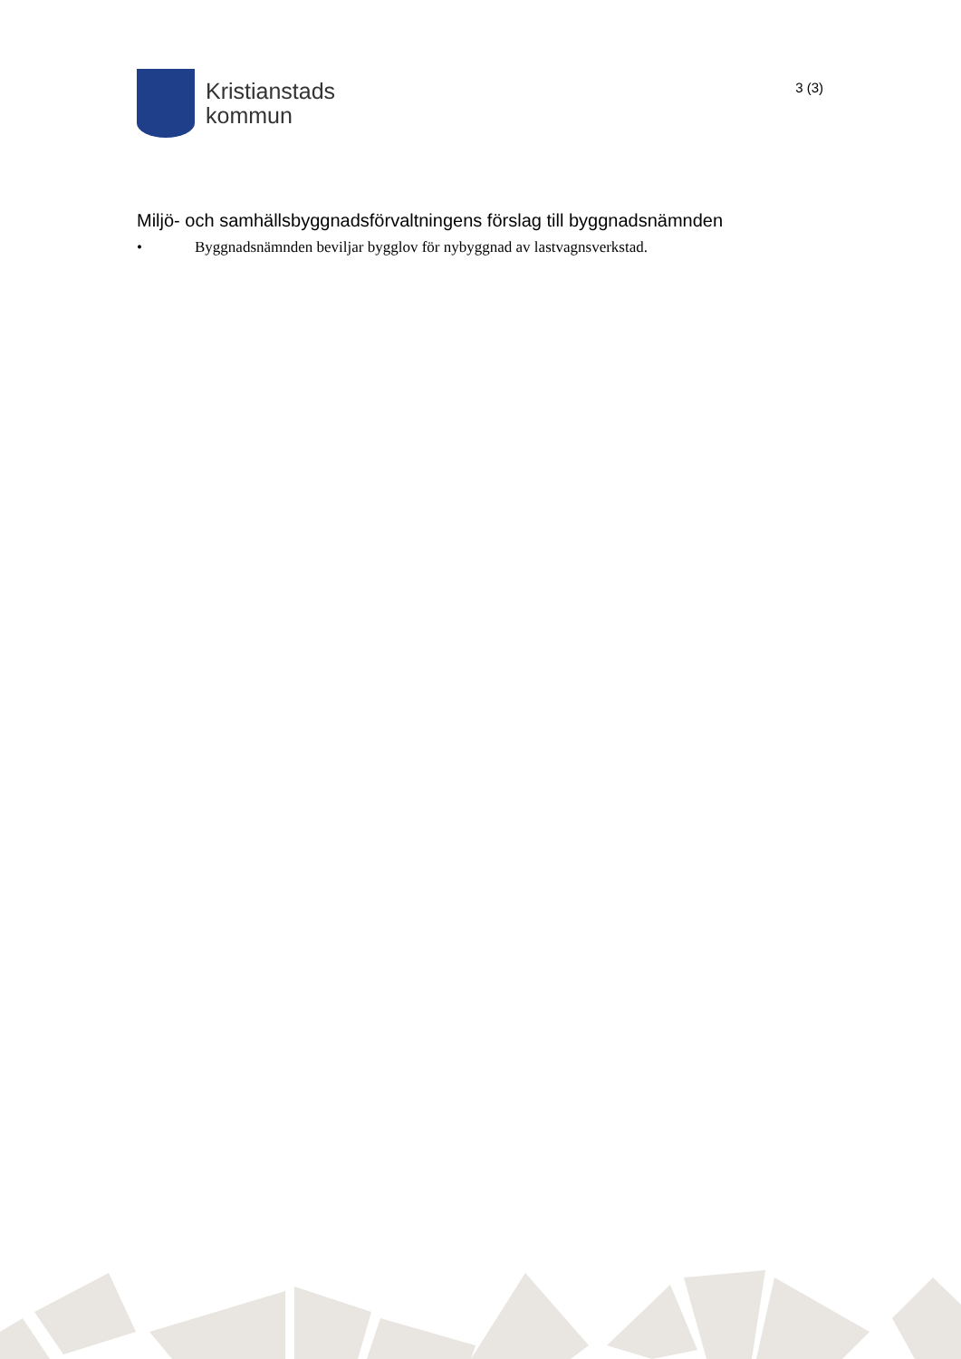Kristianstads
kommun
3 (3)
Miljö- och samhällsbyggnadsförvaltningens förslag till byggnadsnämnden
• Byggnadsnämnden beviljar bygglov för nybyggnad av lastvagnsverkstad.